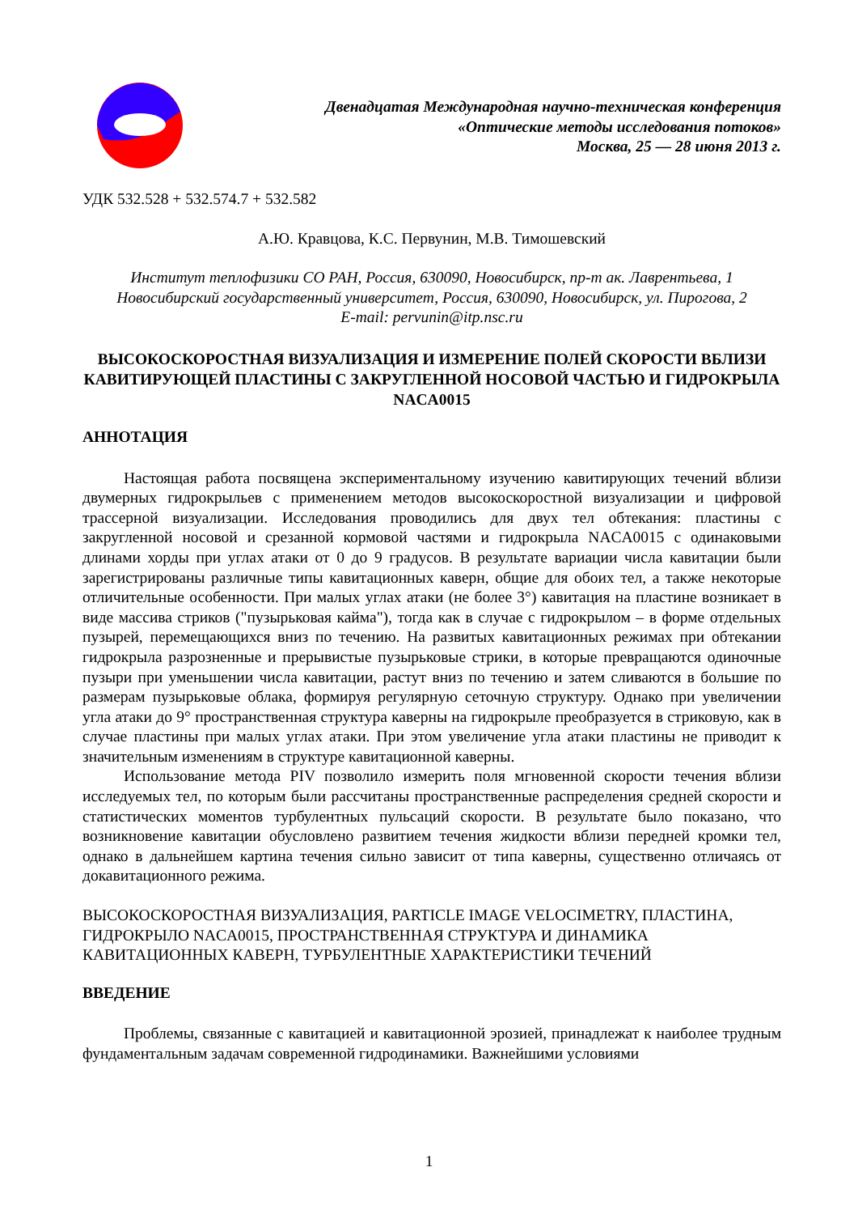Двенадцатая Международная научно-техническая конференция
«Оптические методы исследования потоков»
Москва, 25 — 28 июня 2013 г.
УДК 532.528 + 532.574.7 + 532.582
А.Ю. Кравцова, К.С. Первунин, М.В. Тимошевский
Институт теплофизики СО РАН, Россия, 630090, Новосибирск, пр-т ак. Лаврентьева, 1
Новосибирский государственный университет, Россия, 630090, Новосибирск, ул. Пирогова, 2
E-mail: pervunin@itp.nsc.ru
ВЫСОКОСКОРОСТНАЯ ВИЗУАЛИЗАЦИЯ И ИЗМЕРЕНИЕ ПОЛЕЙ СКОРОСТИ ВБЛИЗИ КАВИТИРУЮЩЕЙ ПЛАСТИНЫ С ЗАКРУГЛЕННОЙ НОСОВОЙ ЧАСТЬЮ И ГИДРОКРЫЛА NACA0015
АННОТАЦИЯ
Настоящая работа посвящена экспериментальному изучению кавитирующих течений вблизи двумерных гидрокрыльев с применением методов высокоскоростной визуализации и цифровой трассерной визуализации. Исследования проводились для двух тел обтекания: пластины с закругленной носовой и срезанной кормовой частями и гидрокрыла NACA0015 с одинаковыми длинами хорды при углах атаки от 0 до 9 градусов. В результате вариации числа кавитации были зарегистрированы различные типы кавитационных каверн, общие для обоих тел, а также некоторые отличительные особенности. При малых углах атаки (не более 3°) кавитация на пластине возникает в виде массива стриков ("пузырьковая кайма"), тогда как в случае с гидрокрылом – в форме отдельных пузырей, перемещающихся вниз по течению. На развитых кавитационных режимах при обтекании гидрокрыла разрозненные и прерывистые пузырьковые стрики, в которые превращаются одиночные пузыри при уменьшении числа кавитации, растут вниз по течению и затем сливаются в большие по размерам пузырьковые облака, формируя регулярную сеточную структуру. Однако при увеличении угла атаки до 9° пространственная структура каверны на гидрокрыле преобразуется в стриковую, как в случае пластины при малых углах атаки. При этом увеличение угла атаки пластины не приводит к значительным изменениям в структуре кавитационной каверны.
Использование метода PIV позволило измерить поля мгновенной скорости течения вблизи исследуемых тел, по которым были рассчитаны пространственные распределения средней скорости и статистических моментов турбулентных пульсаций скорости. В результате было показано, что возникновение кавитации обусловлено развитием течения жидкости вблизи передней кромки тел, однако в дальнейшем картина течения сильно зависит от типа каверны, существенно отличаясь от докавитационного режима.
ВЫСОКОСКОРОСТНАЯ ВИЗУАЛИЗАЦИЯ, PARTICLE IMAGE VELOCIMETRY, ПЛАСТИНА, ГИДРОКРЫЛО NACA0015, ПРОСТРАНСТВЕННАЯ СТРУКТУРА И ДИНАМИКА КАВИТАЦИОННЫХ КАВЕРН, ТУРБУЛЕНТНЫЕ ХАРАКТЕРИСТИКИ ТЕЧЕНИЙ
ВВЕДЕНИЕ
Проблемы, связанные с кавитацией и кавитационной эрозией, принадлежат к наиболее трудным фундаментальным задачам современной гидродинамики. Важнейшими условиями
1